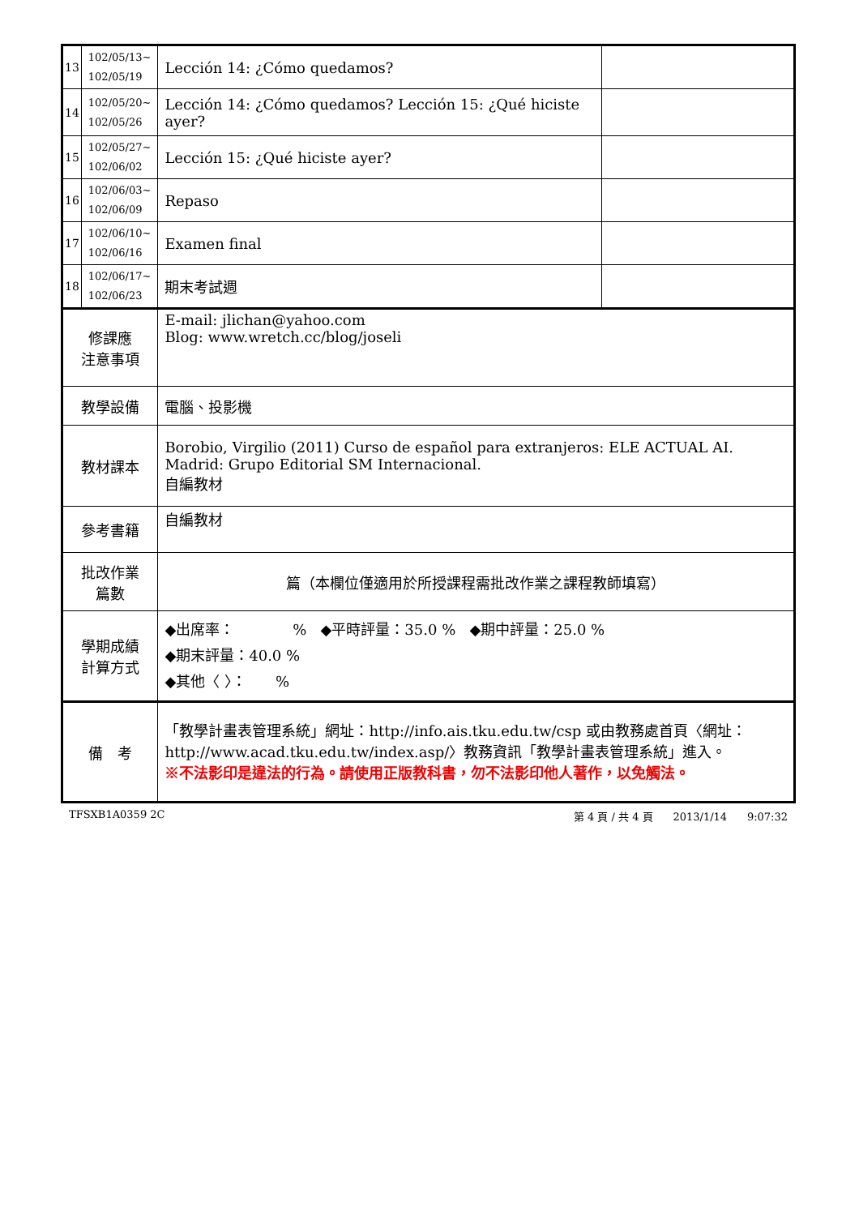| 13 | 102/05/13~ 102/05/19 | Lección 14: ¿Cómo quedamos? | |
| 14 | 102/05/20~ 102/05/26 | Lección 14: ¿Cómo quedamos? Lección 15: ¿Qué hiciste ayer? | |
| 15 | 102/05/27~ 102/06/02 | Lección 15: ¿Qué hiciste ayer? | |
| 16 | 102/06/03~ 102/06/09 | Repaso | |
| 17 | 102/06/10~ 102/06/16 | Examen final | |
| 18 | 102/06/17~ 102/06/23 | 期末考試週 | |
| 修課應 注意事項 | | E-mail: jlichan@yahoo.com Blog: www.wretch.cc/blog/joseli | |
| 教學設備 | | 電腦、投影機 | |
| 教材課本 | | Borobio, Virgilio (2011) Curso de español para extranjeros: ELE ACTUAL AI. Madrid: Grupo Editorial SM Internacional. 自編教材 | |
| 參考書籍 | | 自編教材 | |
| 批改作業 篇數 | | 篇（本欄位僅適用於所授課程需批改作業之課程教師填寫） | |
| 學期成績 計算方式 | | ◆出席率： % ◆平時評量：35.0 % ◆期中評量：25.0 % ◆期末評量：40.0 % ◆其他〈 〉： % | |
| 備 考 | | 「教學計畫表管理系統」網址： http://info.ais.tku.edu.tw/csp 或由教務處首頁〈網址： http://www.acad.tku.edu.tw/index.asp/ 〉教務資訊「教學計畫表管理系統」進入。 ※不法影印是違法的行為。請使用正版教科書，勿不法影印他人著作，以免觸法。 | |
TFSXB1A0359 2C 第 4 頁 / 共 4 頁 2013/1/14 9:07:32